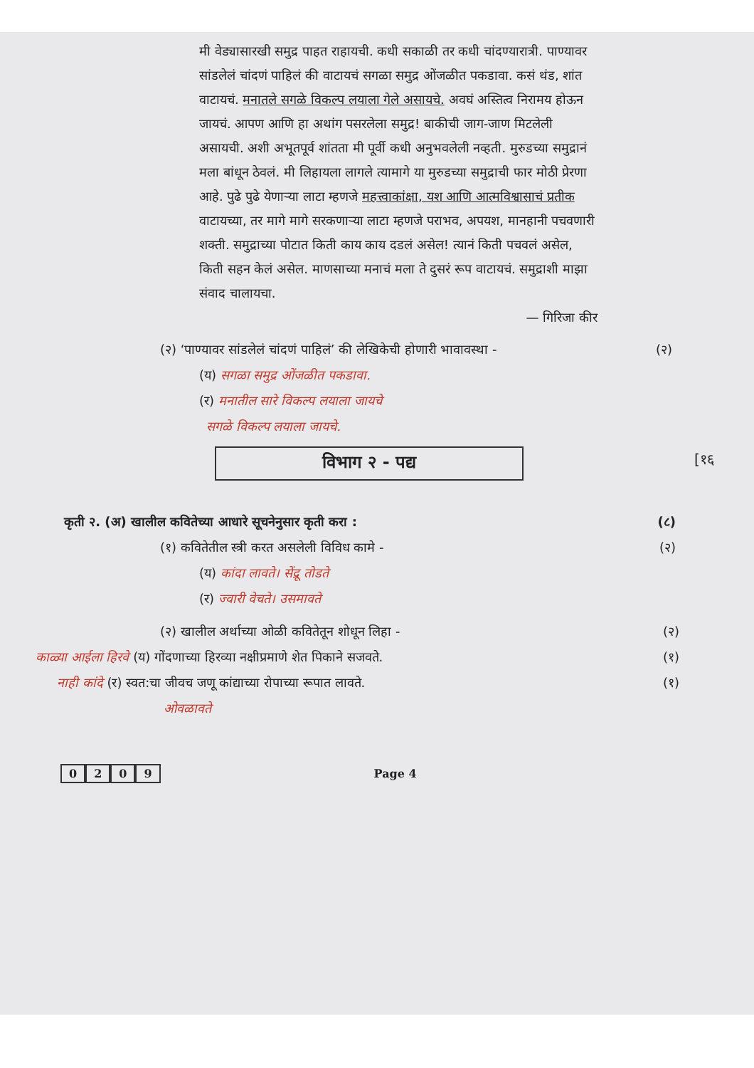मी वेड्यासारखी समुद्र पाहत राहायची. कधी सकाळी तर कधी चांदण्यारात्री. पाण्यावर सांडलेलं चांदणं पाहिलं की वाटायचं सगळा समुद्र ओंजळीत पकडावा. कसं थंड, शांत वाटायचं. मनातले सगळे विकल्प लयाला गेले असायचे. अवघं अस्तित्व निरामय होऊन जायचं. आपण आणि हा अथांग पसरलेला समुद्र! बाकीची जाग-जाण मिटलेली असायची. अशी अभूतपूर्व शांतता मी पूर्वी कधी अनुभवलेली नव्हती. मुरुडच्या समुद्रानं मला बांधून ठेवलं. मी लिहायला लागले त्यामागे या मुरुडच्या समुद्राची फार मोठी प्रेरणा आहे. पुढे पुढे येणाऱ्या लाटा म्हणजे महत्त्वाकांक्षा, यश आणि आत्मविश्वासाचं प्रतीक वाटायच्या, तर मागे मागे सरकणाऱ्या लाटा म्हणजे पराभव, अपयश, मानहानी पचवणारी शक्ती. समुद्राच्या पोटात किती काय काय दडलं असेल! त्यानं किती पचवलं असेल, किती सहन केलं असेल. माणसाच्या मनाचं मला ते दुसरं रूप वाटायचं. समुद्राशी माझा संवाद चालायचा.
— गिरिजा कीर
(२) ‘पाण्यावर सांडलेलं चांदणं पाहिलं’ की लेखिकेची होणारी भावावस्था - (२)
(य) सगळा समुद्र ओंजळीत पकडावा.
(र) मनातील सारे विकल्प लयाला जायचे
सगळे विकल्प लयाला जायचे.
विभाग २ - पद्य
[१६
कृती २. (अ) खालील कवितेच्या आधारे सूचनेनुसार कृती करा : (८)
(१) कवितेतील स्त्री करत असलेली विविध कामे - (२)
(य) कांदा लावते। सेंद्रू तोडते
(र) ज्वारी वेचते। उसमावते
(२) खालील अर्थाच्या ओळी कवितेतून शोधून लिहा - (२)
काळ्या आईला हिरवे (य) गोंदणाच्या हिरव्या नक्षीप्रमाणे शेत पिकाने सजवते. (१)
नाही कांदे (र) स्वत:चा जीवच जणू कांद्याच्या रोपाच्या रूपात लावते. (१)
ओवळावते
0209 Page 4